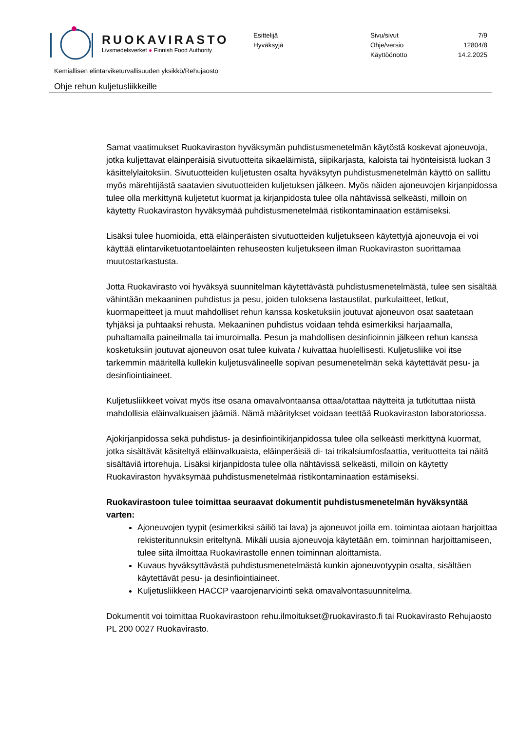RUOKAVIRASTO
Livsmedelsverket ● Finnish Food Authority
Esittelijä
Hyväksyjä
Sivu/sivut
Ohje/versio
Käyttöönotto
7/9
12804/8
14.2.2025
Kemiallisen elintarviketurvallisuuden yksikkö/Rehujaosto
Ohje rehun kuljetusliikkeille
Samat vaatimukset Ruokaviraston hyväksymän puhdistusmenetelmän käytöstä koskevat ajoneuvoja, jotka kuljettavat eläinperäisiä sivutuotteita sikaeläimistä, siipikarjasta, kaloista tai hyönteisistä luokan 3 käsittelylaitoksiin. Sivutuotteiden kuljetusten osalta hyväksytyn puhdistusmenetelmän käyttö on sallittu myös märehtijästä saatavien sivutuotteiden kuljetuksen jälkeen. Myös näiden ajoneuvojen kirjanpidossa tulee olla merkittynä kuljetetut kuormat ja kirjanpidosta tulee olla nähtävissä selkeästi, milloin on käytetty Ruokaviraston hyväksymää puhdistusmenetelmää ristikontaminaation estämiseksi.
Lisäksi tulee huomioida, että eläinperäisten sivutuotteiden kuljetukseen käytettyjä ajoneuvoja ei voi käyttää elintarviketuotantoeläinten rehuseosten kuljetukseen ilman Ruokaviraston suorittamaa muutostarkastusta.
Jotta Ruokavirasto voi hyväksyä suunnitelman käytettävästä puhdistusmenetelmästä, tulee sen sisältää vähintään mekaaninen puhdistus ja pesu, joiden tuloksena lastaustilat, purkulaitteet, letkut, kuormapeitteet ja muut mahdolliset rehun kanssa kosketuksiin joutuvat ajoneuvon osat saatetaan tyhjäksi ja puhtaaksi rehusta. Mekaaninen puhdistus voidaan tehdä esimerkiksi harjaamalla, puhaltamalla paineilmalla tai imuroimalla. Pesun ja mahdollisen desinfioinnin jälkeen rehun kanssa kosketuksiin joutuvat ajoneuvon osat tulee kuivata / kuivattaa huolellisesti. Kuljetusliike voi itse tarkemmin määritellä kullekin kuljetusvälineelle sopivan pesumenetelmän sekä käytettävät pesu- ja desinfiointiaineet.
Kuljetusliikkeet voivat myös itse osana omavalvontaansa ottaa/otattaa näytteitä ja tutkituttaa niistä mahdollisia eläinvalkuaisen jäämiä. Nämä määritykset voidaan teettää Ruokaviraston laboratoriossa.
Ajokirjanpidossa sekä puhdistus- ja desinfiointikirjanpidossa tulee olla selkeästi merkittynä kuormat, jotka sisältävät käsiteltyä eläinvalkuaista, eläinperäisiä di- tai trikalsiumfosfaattia, verituotteita tai näitä sisältäviä irtorehuja. Lisäksi kirjanpidosta tulee olla nähtävissä selkeästi, milloin on käytetty Ruokaviraston hyväksymää puhdistusmenetelmää ristikontaminaation estämiseksi.
Ruokavirastoon tulee toimittaa seuraavat dokumentit puhdistusmenetelmän hyväksyntää varten:
Ajoneuvojen tyypit (esimerkiksi säiliö tai lava) ja ajoneuvot joilla em. toimintaa aiotaan harjoittaa rekisteritunnuksin eriteltynä. Mikäli uusia ajoneuvoja käytetään em. toiminnan harjoittamiseen, tulee siitä ilmoittaa Ruokavirastolle ennen toiminnan aloittamista.
Kuvaus hyväksyttävästä puhdistusmenetelmästä kunkin ajoneuvotyypin osalta, sisältäen käytettävät pesu- ja desinfiointiaineet.
Kuljetusliikkeen HACCP vaarojenarviointi sekä omavalvontasuunnitelma.
Dokumentit voi toimittaa Ruokavirastoon rehu.ilmoitukset@ruokavirasto.fi tai Ruokavirasto Rehujaosto PL 200 0027 Ruokavirasto.